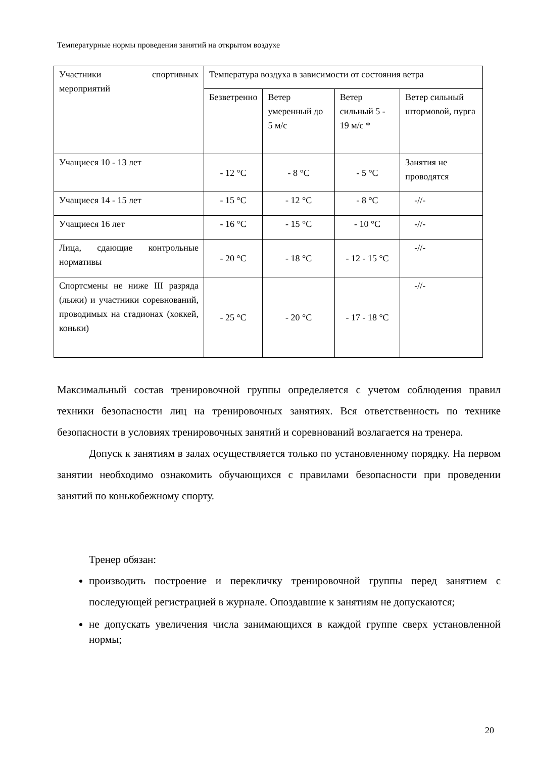Температурные нормы проведения занятий на открытом воздухе
| Участники спортивных мероприятий | Температура воздуха в зависимости от состояния ветра | | | |
| | Безветренно | Ветер умеренный до 5 м/с | Ветер сильный 5 - 19 м/с * | Ветер сильный штормовой, пурга |
| Учащиеся 10 - 13 лет | - 12 °С | - 8 °С | - 5 °С | Занятия не проводятся |
| Учащиеся 14 - 15 лет | - 15 °С | - 12 °С | - 8 °С | -//- |
| Учащиеся 16 лет | - 16 °С | - 15 °С | - 10 °С | -//- |
| Лица, сдающие контрольные нормативы | - 20 °С | - 18 °С | - 12 - 15 °С | -//- |
| Спортсмены не ниже III разряда (лыжи) и участники соревнований, проводимых на стадионах (хоккей, коньки) | - 25 °С | - 20 °С | - 17 - 18 °С | -//- |
Максимальный состав тренировочной группы определяется с учетом соблюдения правил техники безопасности лиц на тренировочных занятиях. Вся ответственность по технике безопасности в условиях тренировочных занятий и соревнований возлагается на тренера.
Допуск к занятиям в залах осуществляется только по установленному порядку. На первом занятии необходимо ознакомить обучающихся с правилами безопасности при проведении занятий по конькобежному спорту.
Тренер обязан:
производить построение и перекличку тренировочной группы перед занятием с последующей регистрацией в журнале. Опоздавшие к занятиям не допускаются;
не допускать увеличения числа занимающихся в каждой группе сверх установленной нормы;
20